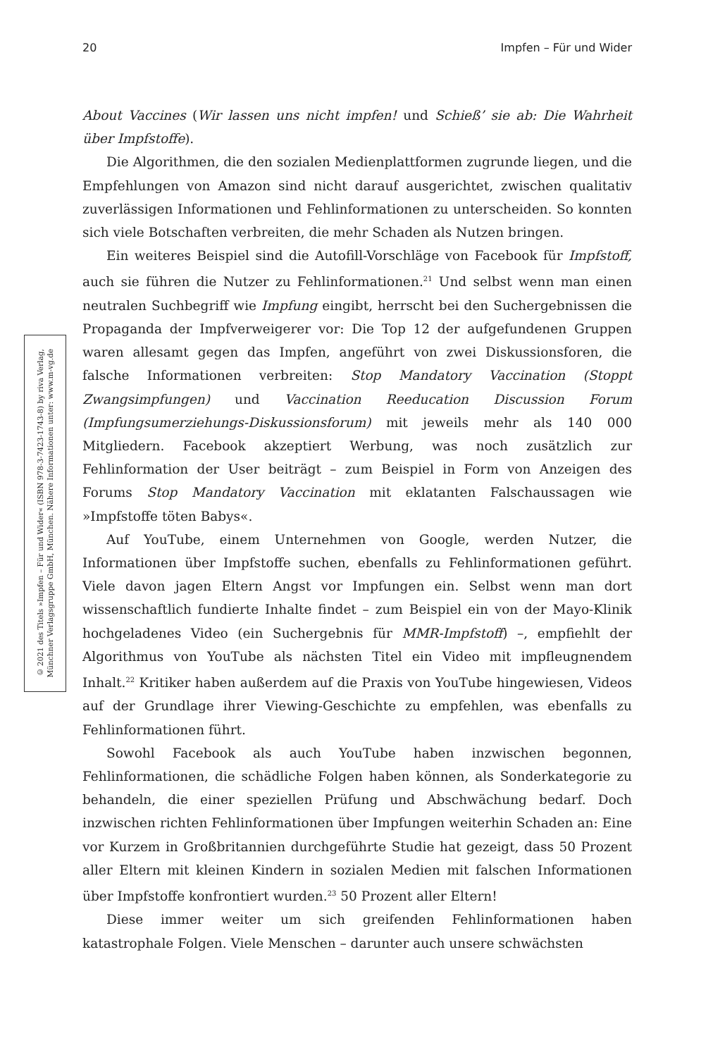20 Impfen – Für und Wider
© 2021 des Titels »Impfen – Für und Wider« (ISBN 978-3-7423-1743-8) by riva Verlag,
Münchner Verlagsgruppe GmbH, München. Nähere Informationen unter: www.m-vg.de
About Vaccines (Wir lassen uns nicht impfen! und Schieß’ sie ab: Die Wahrheit über Impfstoffe).
Die Algorithmen, die den sozialen Medienplattformen zugrunde liegen, und die Empfehlungen von Amazon sind nicht darauf ausgerichtet, zwischen qualitativ zuverlässigen Informationen und Fehlinformationen zu unterscheiden. So konnten sich viele Botschaften verbreiten, die mehr Schaden als Nutzen bringen.
Ein weiteres Beispiel sind die Autofill-Vorschläge von Facebook für Impfstoff, auch sie führen die Nutzer zu Fehlinformationen.<sup>21</sup> Und selbst wenn man einen neutralen Suchbegriff wie Impfung eingibt, herrscht bei den Suchergebnissen die Propaganda der Impfverweigerer vor: Die Top 12 der aufgefundenen Gruppen waren allesamt gegen das Impfen, angeführt von zwei Diskussionsforen, die falsche Informationen verbreiten: Stop Mandatory Vaccination (Stoppt Zwangsimpfungen) und Vaccination Reeducation Discussion Forum (Impfungsumerziehungs-Diskussionsforum) mit jeweils mehr als 140 000 Mitgliedern. Facebook akzeptiert Werbung, was noch zusätzlich zur Fehlinformation der User beiträgt – zum Beispiel in Form von Anzeigen des Forums Stop Mandatory Vaccination mit eklatanten Falschaussagen wie »Impfstoffe töten Babys«.
Auf YouTube, einem Unternehmen von Google, werden Nutzer, die Informationen über Impfstoffe suchen, ebenfalls zu Fehlinformationen geführt. Viele davon jagen Eltern Angst vor Impfungen ein. Selbst wenn man dort wissenschaftlich fundierte Inhalte findet – zum Beispiel ein von der Mayo-Klinik hochgeladenes Video (ein Suchergebnis für MMR-Impfstoff) –, empfiehlt der Algorithmus von YouTube als nächsten Titel ein Video mit impfleugnendem Inhalt.<sup>22</sup> Kritiker haben außerdem auf die Praxis von YouTube hingewiesen, Videos auf der Grundlage ihrer Viewing-Geschichte zu empfehlen, was ebenfalls zu Fehlinformationen führt.
Sowohl Facebook als auch YouTube haben inzwischen begonnen, Fehlinformationen, die schädliche Folgen haben können, als Sonderkategorie zu behandeln, die einer speziellen Prüfung und Abschwächung bedarf. Doch inzwischen richten Fehlinformationen über Impfungen weiterhin Schaden an: Eine vor Kurzem in Großbritannien durchgeführte Studie hat gezeigt, dass 50 Prozent aller Eltern mit kleinen Kindern in sozialen Medien mit falschen Informationen über Impfstoffe konfrontiert wurden.<sup>23</sup> 50 Prozent aller Eltern!
Diese immer weiter um sich greifenden Fehlinformationen haben katastrophale Folgen. Viele Menschen – darunter auch unsere schwächsten